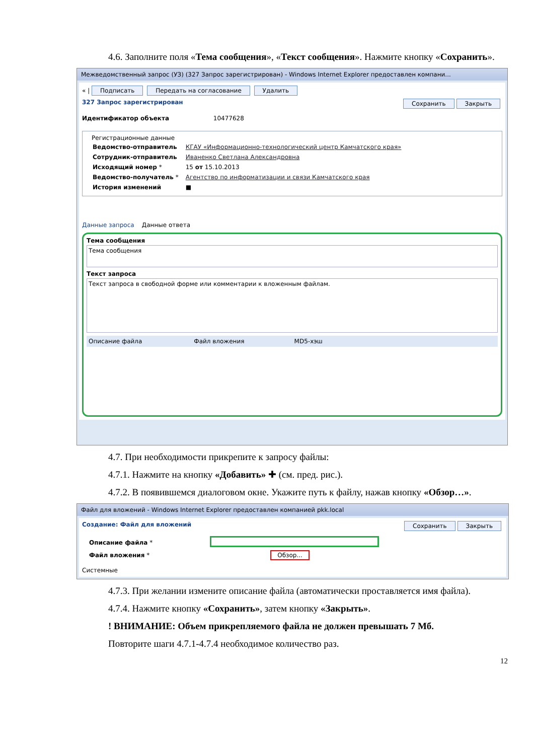4.6. Заполните поля «Тема сообщения», «Текст сообщения». Нажмите кнопку «Сохранить».
Межведомственный запрос (УЗ) (327 Запрос зарегистрирован) - Windows Internet Explorer предоставлен компани...
« | Подписать Передать на согласование Удалить
327 Запрос зарегистрирован Сохранить Закрыть
Идентификатор объекта 10477628
Регистрационные данные
| Ведомство-отправитель | КГАУ «Информационно-технологический центр Камчатского края» |
| Сотрудник-отправитель | Иваненко Светлана Александровна |
| Исходящий номер * | 15 от 15.10.2013 |
| Ведомство-получатель * | Агентство по информатизации и связи Камчатского края |
| История изменений | ■ |
Данные запроса Данные ответа
Тема сообщения
Тема сообщения
Текст запроса
Текст запроса в свободной форме или комментарии к вложенным файлам.
Описание файла Файл вложения MD5-хэш
4.7. При необходимости прикрепите к запросу файлы:
4.7.1. Нажмите на кнопку «Добавить» ✚ (см. пред. рис.).
4.7.2. В появившемся диалоговом окне. Укажите путь к файлу, нажав кнопку «Обзор…».
Файл для вложений - Windows Internet Explorer предоставлен компанией pkk.local
Создание: Файл для вложений Сохранить Закрыть
| Описание файла * | |
| Файл вложения * | Обзор... |
Системные
4.7.3. При желании измените описание файла (автоматически проставляется имя файла).
4.7.4. Нажмите кнопку «Сохранить», затем кнопку «Закрыть».
! ВНИМАНИЕ: Объем прикрепляемого файла не должен превышать 7 Мб.
Повторите шаги 4.7.1-4.7.4 необходимое количество раз.
12